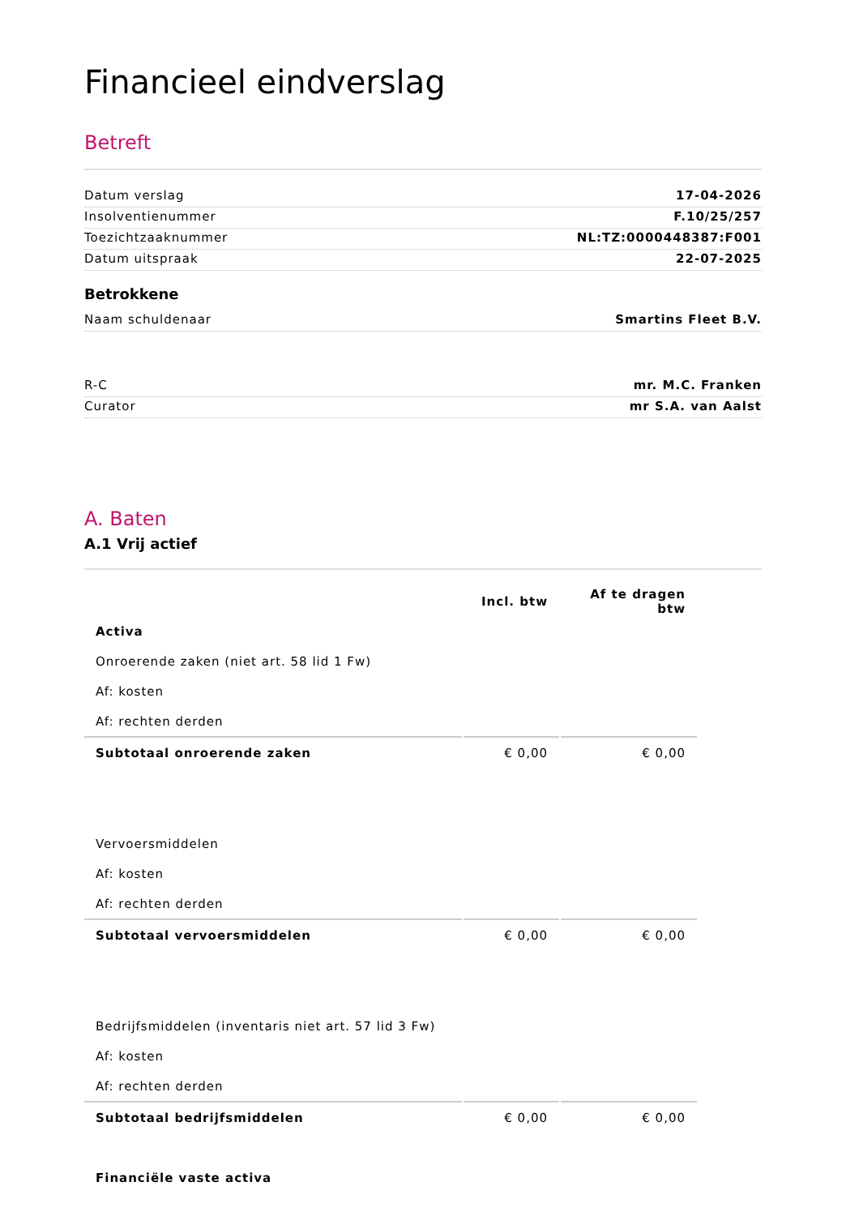Financieel eindverslag
Betreft
Datum verslag 17-04-2026
Insolventienummer F.10/25/257
Toezichtzaaknummer NL:TZ:0000448387:F001
Datum uitspraak 22-07-2025
Betrokkene
Naam schuldenaar Smartins Fleet B.V.
R-C mr. M.C. Franken
Curator mr S.A. van Aalst
A. Baten
A.1 Vrij actief
| | Incl. btw | Af te dragen btw |
| Activa | | |
| Onroerende zaken (niet art. 58 lid 1 Fw) | | |
| Af: kosten | | |
| Af: rechten derden | | |
| Subtotaal onroerende zaken | € 0,00 | € 0,00 |
| Vervoersmiddelen | | |
| Af: kosten | | |
| Af: rechten derden | | |
| Subtotaal vervoersmiddelen | € 0,00 | € 0,00 |
| Bedrijfsmiddelen (inventaris niet art. 57 lid 3 Fw) | | |
| Af: kosten | | |
| Af: rechten derden | | |
| Subtotaal bedrijfsmiddelen | € 0,00 | € 0,00 |
| Financiële vaste activa | | |